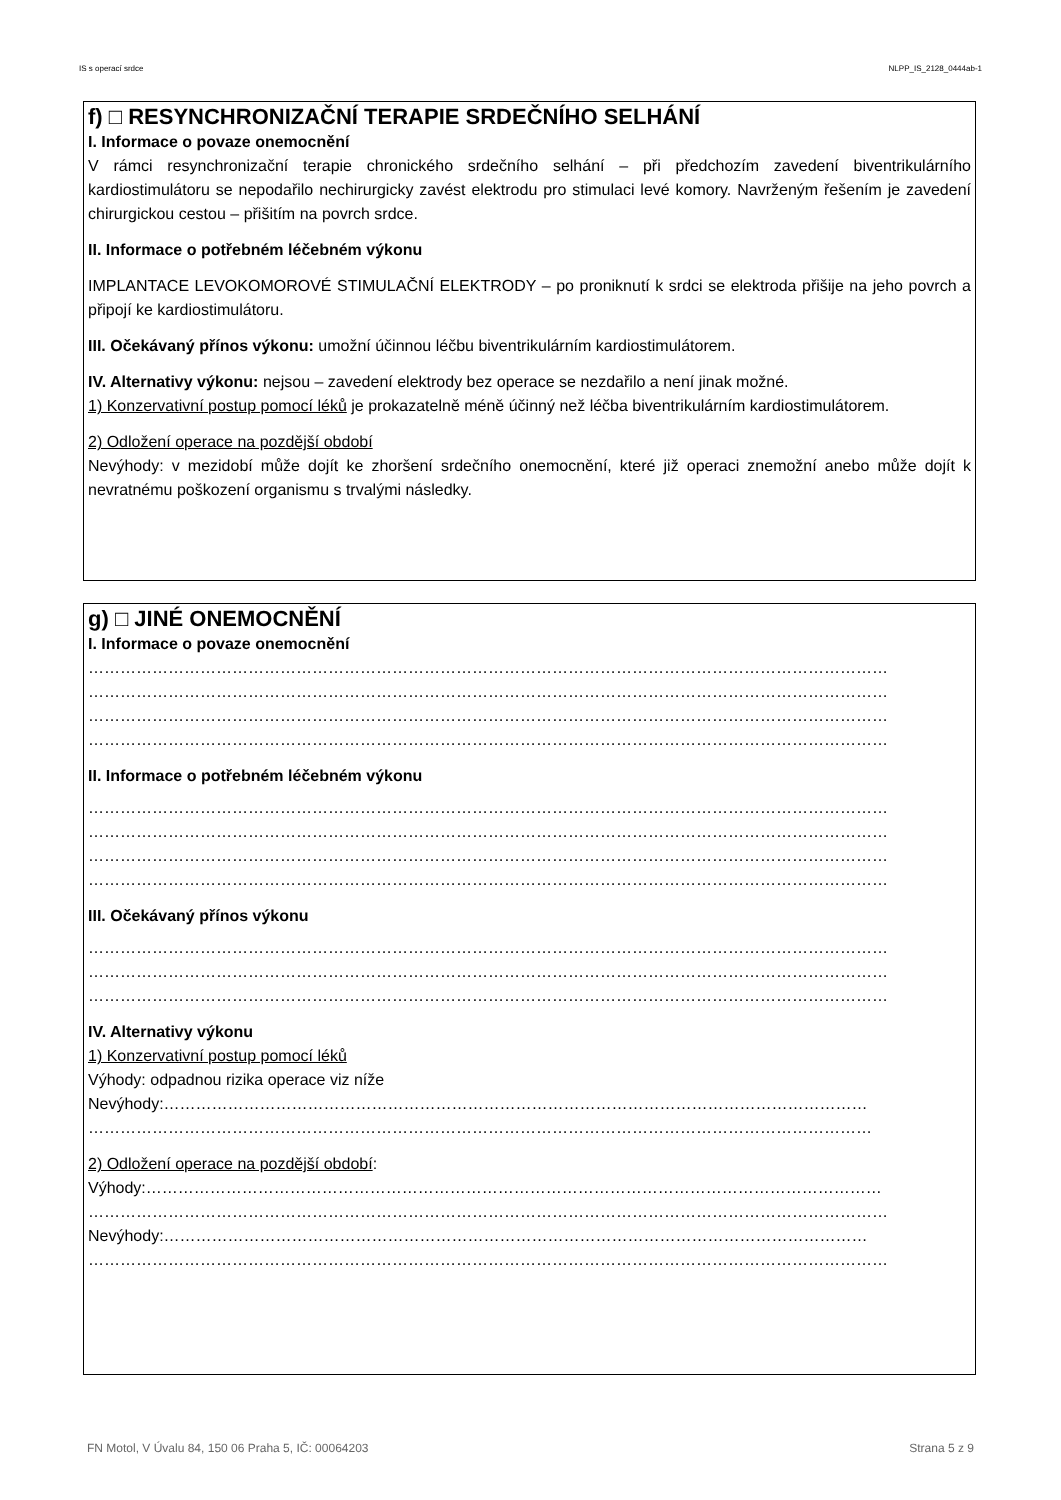IS s operací srdce NLPP_IS_2128_0444ab-1
f) □ RESYNCHRONIZAČNÍ TERAPIE SRDEČNÍHO SELHÁNÍ
I. Informace o povaze onemocnění
V rámci resynchronizační terapie chronického srdečního selhání – při předchozím zavedení biventrikulárního kardiostimulátoru se nepodařilo nechirurgicky zavést elektrodu pro stimulaci levé komory. Navrženým řešením je zavedení chirurgickou cestou – přišitím na povrch srdce.
II. Informace o potřebném léčebném výkonu
IMPLANTACE LEVOKOMOROVÉ STIMULAČNÍ ELEKTRODY – po proniknutí k srdci se elektroda přišije na jeho povrch a připojí ke kardiostimulátoru.
III. Očekávaný přínos výkonu: umožní účinnou léčbu biventrikulárním kardiostimulátorem.
IV. Alternativy výkonu: nejsou – zavedení elektrody bez operace se nezdařilo a není jinak možné.
1) Konzervativní postup pomocí léků je prokazatelně méně účinný než léčba biventrikulárním kardiostimulátorem.
2) Odložení operace na pozdější období
Nevýhody: v mezidobí může dojít ke zhoršení srdečního onemocnění, které již operaci znemožní anebo může dojít k nevratnému poškození organismu s trvalými následky.
g) □ JINÉ ONEMOCNĚNÍ
I. Informace o povaze onemocnění
……………………………………………………………………………………………………………………………………
……………………………………………………………………………………………………………………………………
……………………………………………………………………………………………………………………………………
……………………………………………………………………………………………………………………………………
II. Informace o potřebném léčebném výkonu
……………………………………………………………………………………………………………………………………
……………………………………………………………………………………………………………………………………
……………………………………………………………………………………………………………………………………
……………………………………………………………………………………………………………………………………
III. Očekávaný přínos výkonu
……………………………………………………………………………………………………………………………………
……………………………………………………………………………………………………………………………………
……………………………………………………………………………………………………………………………………
IV. Alternativy výkonu
1) Konzervativní postup pomocí léků
Výhody: odpadnou rizika operace viz níže
Nevýhody:……………………………………………………………………………………………………………………
…………………………………………………………………………………………………………………………………
2) Odložení operace na pozdější období:
Výhody:…………………………………………………………………………………………………………………………
……………………………………………………………………………………………………………………………………
Nevýhody:……………………………………………………………………………………………………………………
……………………………………………………………………………………………………………………………………
FN Motol, V Úvalu 84, 150 06 Praha 5, IČ: 00064203 Strana 5 z 9